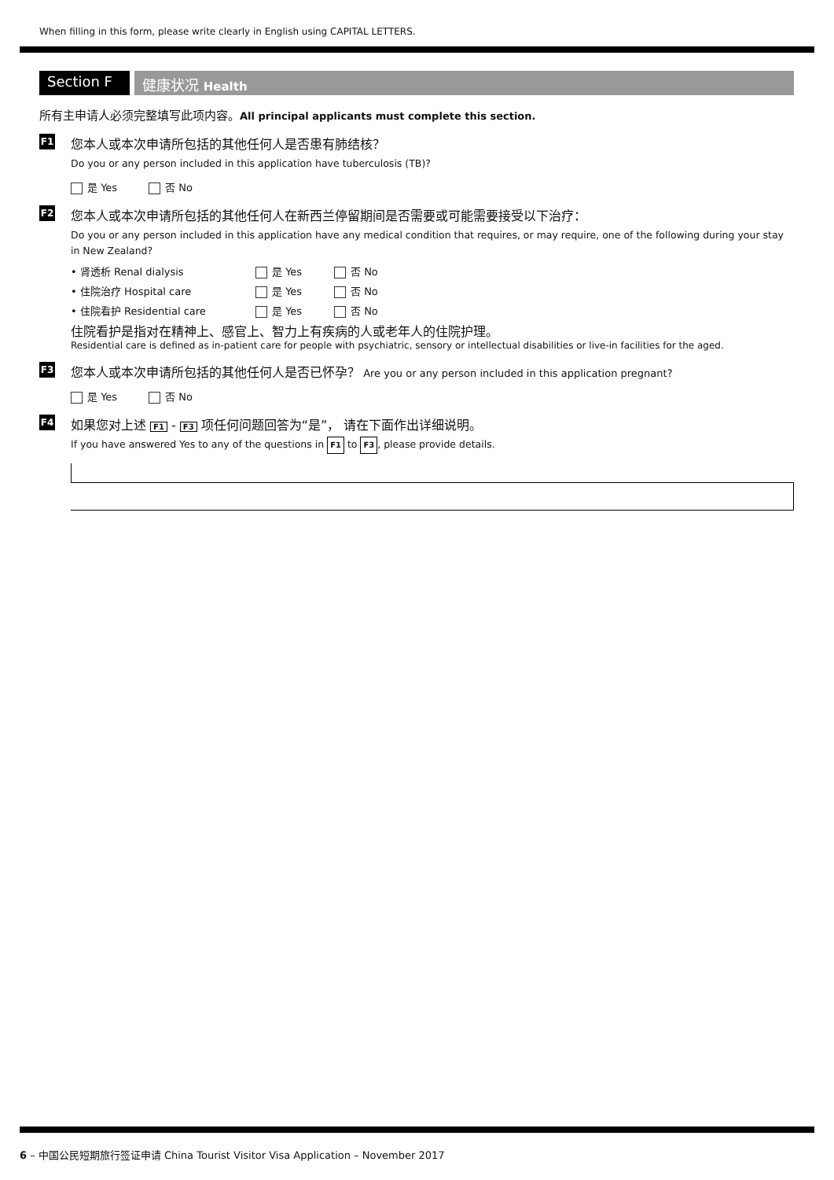When filling in this form, please write clearly in English using CAPITAL LETTERS.
Section F
健康状况 Health
所有主申请人必须完整填写此项内容。All principal applicants must complete this section.
F1
您本人或本次申请所包括的其他任何人是否患有肺结核？
Do you or any person included in this application have tuberculosis (TB)?
是 Yes 否 No
F2
您本人或本次申请所包括的其他任何人在新西兰停留期间是否需要或可能需要接受以下治疗：
Do you or any person included in this application have any medical condition that requires, or may require, one of the following during your stay in New Zealand?
• 肾透析 Renal dialysis 是 Yes 否 No
• 住院治疗 Hospital care 是 Yes 否 No
• 住院看护 Residential care 是 Yes 否 No
住院看护是指对在精神上、感官上、智力上有疾病的人或老年人的住院护理。
Residential care is defined as in-patient care for people with psychiatric, sensory or intellectual disabilities or live-in facilities for the aged.
F3
您本人或本次申请所包括的其他任何人是否已怀孕？ Are you or any person included in this application pregnant?
是 Yes 否 No
F4
如果您对上述 F1 - F3 项任何问题回答为“是”， 请在下面作出详细说明。
If you have answered Yes to any of the questions in F1 to F3, please provide details.
6 – 中国公民短期旅行签证申请 China Tourist Visitor Visa Application – November 2017